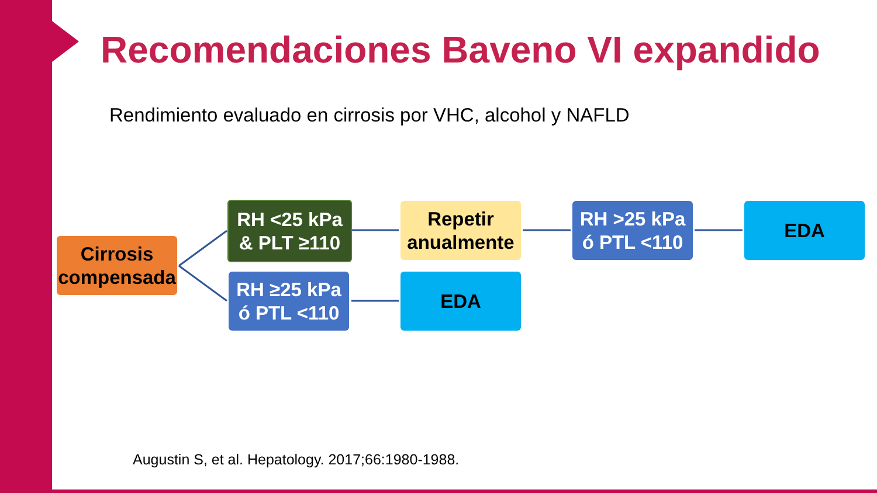Recomendaciones Baveno VI expandido
Rendimiento evaluado en cirrosis por VHC, alcohol y NAFLD
Cirrosis
compensada
RH <25 kPa
& PLT ≥110
RH ≥25 kPa
ó PTL <110
Repetir
anualmente
EDA
RH >25 kPa
ó PTL <110
EDA
Augustin S, et al. Hepatology. 2017;66:1980-1988.